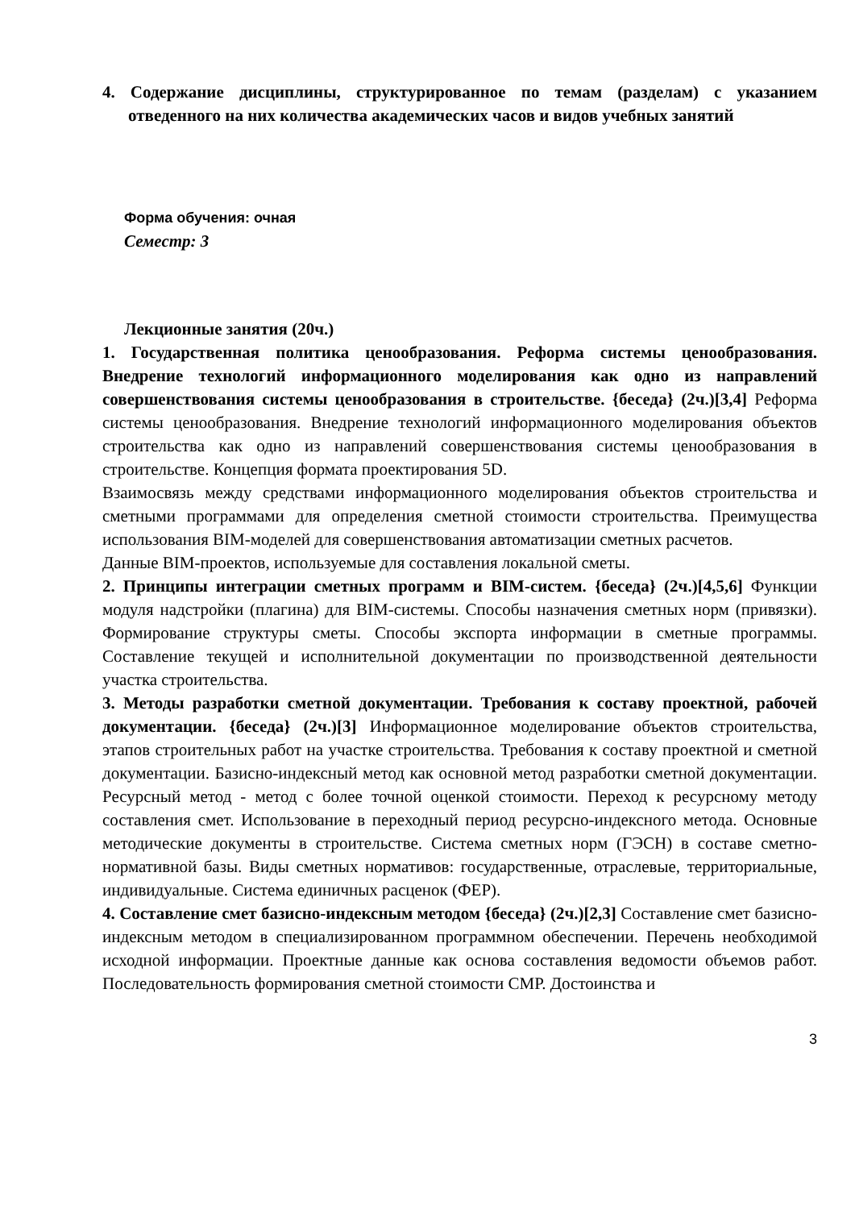4. Содержание дисциплины, структурированное по темам (разделам) с указанием отведенного на них количества академических часов и видов учебных занятий
Форма обучения: очная
Семестр: 3
Лекционные занятия (20ч.)
1. Государственная политика ценообразования. Реформа системы ценообразования. Внедрение технологий информационного моделирования как одно из направлений совершенствования системы ценообразования в строительстве. {беседа} (2ч.)[3,4] Реформа системы ценообразования. Внедрение технологий информационного моделирования объектов строительства как одно из направлений совершенствования системы ценообразования в строительстве. Концепция формата проектирования 5D.
Взаимосвязь между средствами информационного моделирования объектов строительства и сметными программами для определения сметной стоимости строительства. Преимущества использования BIM-моделей для совершенствования автоматизации сметных расчетов.
Данные BIM-проектов, используемые для составления локальной сметы.
2. Принципы интеграции сметных программ и BIM-систем. {беседа} (2ч.)[4,5,6] Функции модуля надстройки (плагина) для BIM-системы. Способы назначения сметных норм (привязки). Формирование структуры сметы. Способы экспорта информации в сметные программы. Составление текущей и исполнительной документации по производственной деятельности участка строительства.
3. Методы разработки сметной документации. Требования к составу проектной, рабочей документации. {беседа} (2ч.)[3] Информационное моделирование объектов строительства, этапов строительных работ на участке строительства. Требования к составу проектной и сметной документации. Базисно-индексный метод как основной метод разработки сметной документации. Ресурсный метод - метод с более точной оценкой стоимости. Переход к ресурсному методу составления смет. Использование в переходный период ресурсно-индексного метода. Основные методические документы в строительстве. Система сметных норм (ГЭСН) в составе сметно-нормативной базы. Виды сметных нормативов: государственные, отраслевые, территориальные, индивидуальные. Система единичных расценок (ФЕР).
4. Составление смет базисно-индексным методом {беседа} (2ч.)[2,3] Составление смет базисно-индексным методом в специализированном программном обеспечении. Перечень необходимой исходной информации. Проектные данные как основа составления ведомости объемов работ. Последовательность формирования сметной стоимости СМР. Достоинства и
3